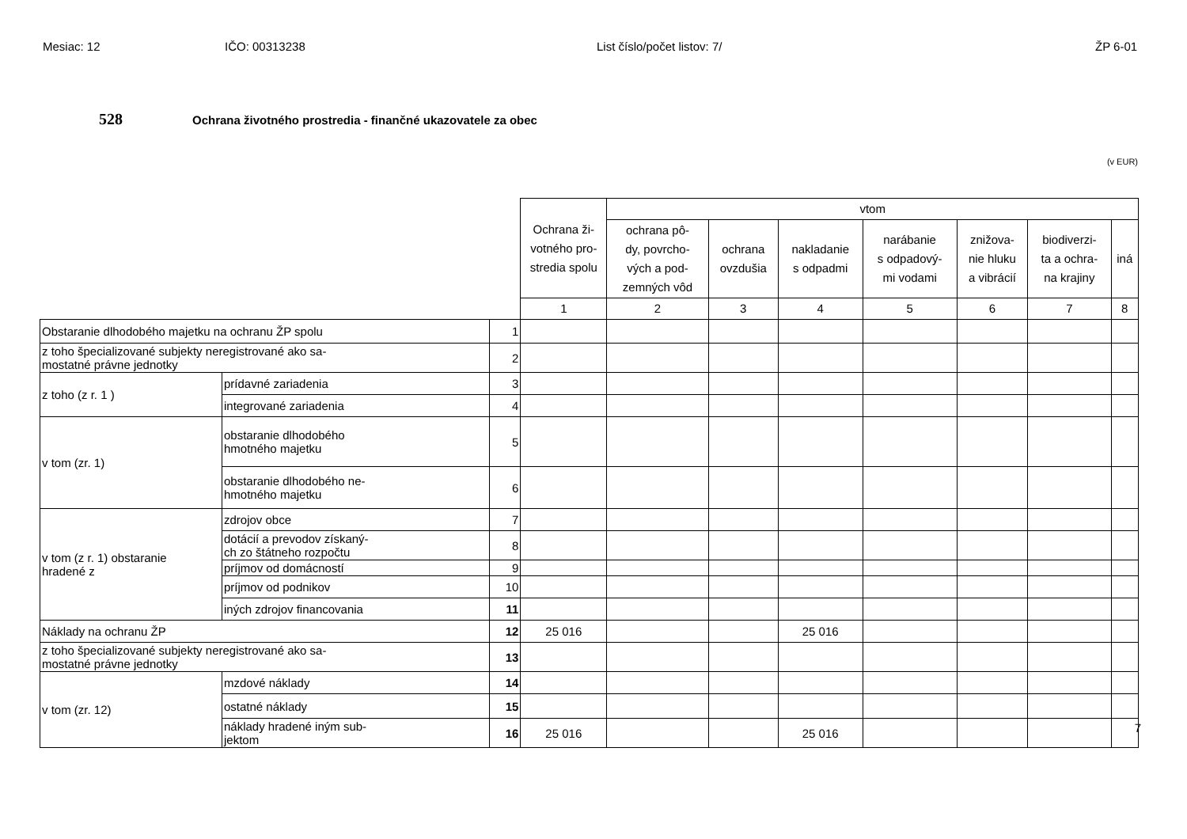Mesiac: 12 IČO: 00313238 List číslo/počet listov: 7/ ŽP 6-01
528
Ochrana životného prostredia - finančné ukazovatele za obec
(v EUR)
| | | | Ochrana ži- votného pro- stredia spolu | vtom | | | | | | |
| | | | | ochrana pô- dy, povrcho- vých a pod- zemných vôd | ochrana ovzdušia | nakladanie s odpadmi | narábanie s odpadový- mi vodami | znižova- nie hluku a vibrácií | biodiverzi- ta a ochra- na krajiny | iná |
| | | | 1 | 2 | 3 | 4 | 5 | 6 | 7 | 8 |
| Obstaranie dlhodobého majetku na ochranu ŽP spolu | | 1 | | | | | | | | |
| z toho špecializované subjekty neregistrované ako sa- mostatné právne jednotky | | 2 | | | | | | | | |
| z toho (z r. 1 ) | prídavné zariadenia | 3 | | | | | | | | |
| | integrované zariadenia | 4 | | | | | | | | |
| v tom (zr. 1) | obstaranie dlhodobého hmotného majetku | 5 | | | | | | | | |
| | obstaranie dlhodobého ne- hmotného majetku | 6 | | | | | | | | |
| v tom (z r. 1) obstaranie hradené z | zdrojov obce | 7 | | | | | | | | |
| | dotácií a prevodov získaný- ch zo štátneho rozpočtu | 8 | | | | | | | | |
| | príjmov od domácností | 9 | | | | | | | | |
| | príjmov od podnikov | 10 | | | | | | | | |
| | iných zdrojov financovania | 11 | | | | | | | | |
| Náklady na ochranu ŽP | | 12 | 25 016 | | | 25 016 | | | | |
| z toho špecializované subjekty neregistrované ako sa- mostatné právne jednotky | | 13 | | | | | | | | |
| v tom (zr. 12) | mzdové náklady | 14 | | | | | | | | |
| | ostatné náklady | 15 | | | | | | | | |
| | náklady hradené iným sub- jektom | 16 | 25 016 | | | 25 016 | | | | |
7